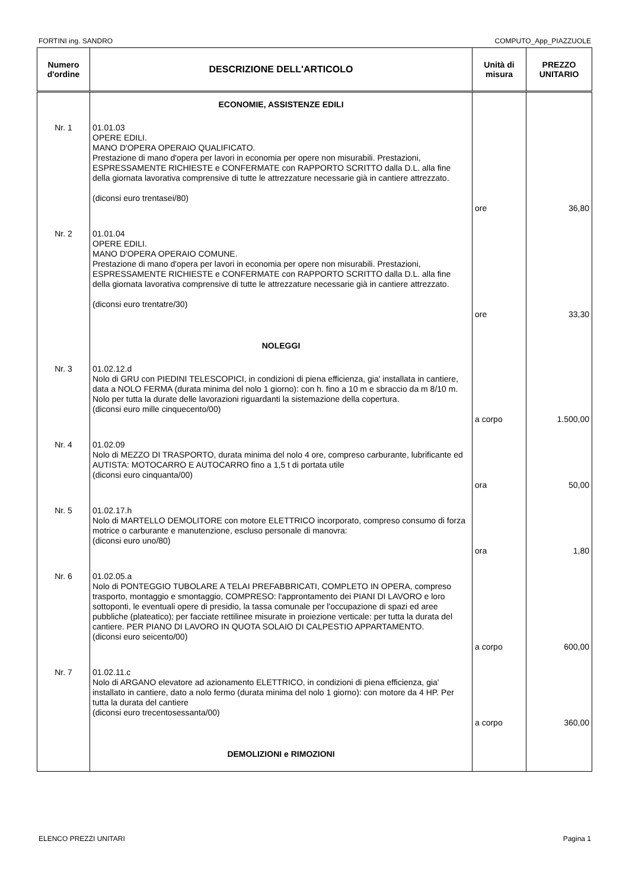FORTINI ing. SANDRO COMPUTO_App_PIAZZUOLE
| Numero d'ordine | DESCRIZIONE DELL'ARTICOLO | Unità di misura | PREZZO UNITARIO |
| --- | --- | --- | --- |
| | ECONOMIE, ASSISTENZE EDILI | | |
| Nr. 1 | 01.01.03 OPERE EDILI. MANO D'OPERA OPERAIO QUALIFICATO. Prestazione di mano d'opera per lavori in economia per opere non misurabili. Prestazioni, ESPRESSAMENTE RICHIESTE e CONFERMATE con RAPPORTO SCRITTO dalla D.L. alla fine della giornata lavorativa comprensive di tutte le attrezzature necessarie già in cantiere attrezzato. (diconsi euro trentasei/80) | ore | 36,80 |
| Nr. 2 | 01.01.04 OPERE EDILI. MANO D'OPERA OPERAIO COMUNE. Prestazione di mano d'opera per lavori in economia per opere non misurabili. Prestazioni, ESPRESSAMENTE RICHIESTE e CONFERMATE con RAPPORTO SCRITTO dalla D.L. alla fine della giornata lavorativa comprensive di tutte le attrezzature necessarie già in cantiere attrezzato. (diconsi euro trentatre/30) | ore | 33,30 |
| | NOLEGGI | | |
| Nr. 3 | 01.02.12.d Nolo di GRU con PIEDINI TELESCOPICI, in condizioni di piena efficienza, gia' installata in cantiere, data a NOLO FERMA (durata minima del nolo 1 giorno): con h. fino a 10 m e sbraccio da m 8/10 m. Nolo per tutta la durate delle lavorazioni riguardanti la sistemazione della copertura. (diconsi euro mille cinquecento/00) | a corpo | 1.500,00 |
| Nr. 4 | 01.02.09 Nolo di MEZZO DI TRASPORTO, durata minima del nolo 4 ore, compreso carburante, lubrificante ed AUTISTA: MOTOCARRO E AUTOCARRO fino a 1,5 t di portata utile (diconsi euro cinquanta/00) | ora | 50,00 |
| Nr. 5 | 01.02.17.h Nolo di MARTELLO DEMOLITORE con motore ELETTRICO incorporato, compreso consumo di forza motrice o carburante e manutenzione, escluso personale di manovra: (diconsi euro uno/80) | ora | 1,80 |
| Nr. 6 | 01.02.05.a Nolo di PONTEGGIO TUBOLARE A TELAI PREFABBRICATI, COMPLETO IN OPERA, compreso trasporto, montaggio e smontaggio, COMPRESO: l'approntamento dei PIANI DI LAVORO e loro sottoponti, le eventuali opere di presidio, la tassa comunale per l'occupazione di spazi ed aree pubbliche (plateatico); per facciate rettilinee misurate in proiezione verticale: per tutta la durata del cantiere. PER PIANO DI LAVORO IN QUOTA SOLAIO DI CALPESTIO APPARTAMENTO. (diconsi euro seicento/00) | a corpo | 600,00 |
| Nr. 7 | 01.02.11.c Nolo di ARGANO elevatore ad azionamento ELETTRICO, in condizioni di piena efficienza, gia' installato in cantiere, dato a nolo fermo (durata minima del nolo 1 giorno): con motore da 4 HP. Per tutta la durata del cantiere (diconsi euro trecentosessanta/00) | a corpo | 360,00 |
| | DEMOLIZIONI e RIMOZIONI | | |
ELENCO PREZZI UNITARI Pagina 1